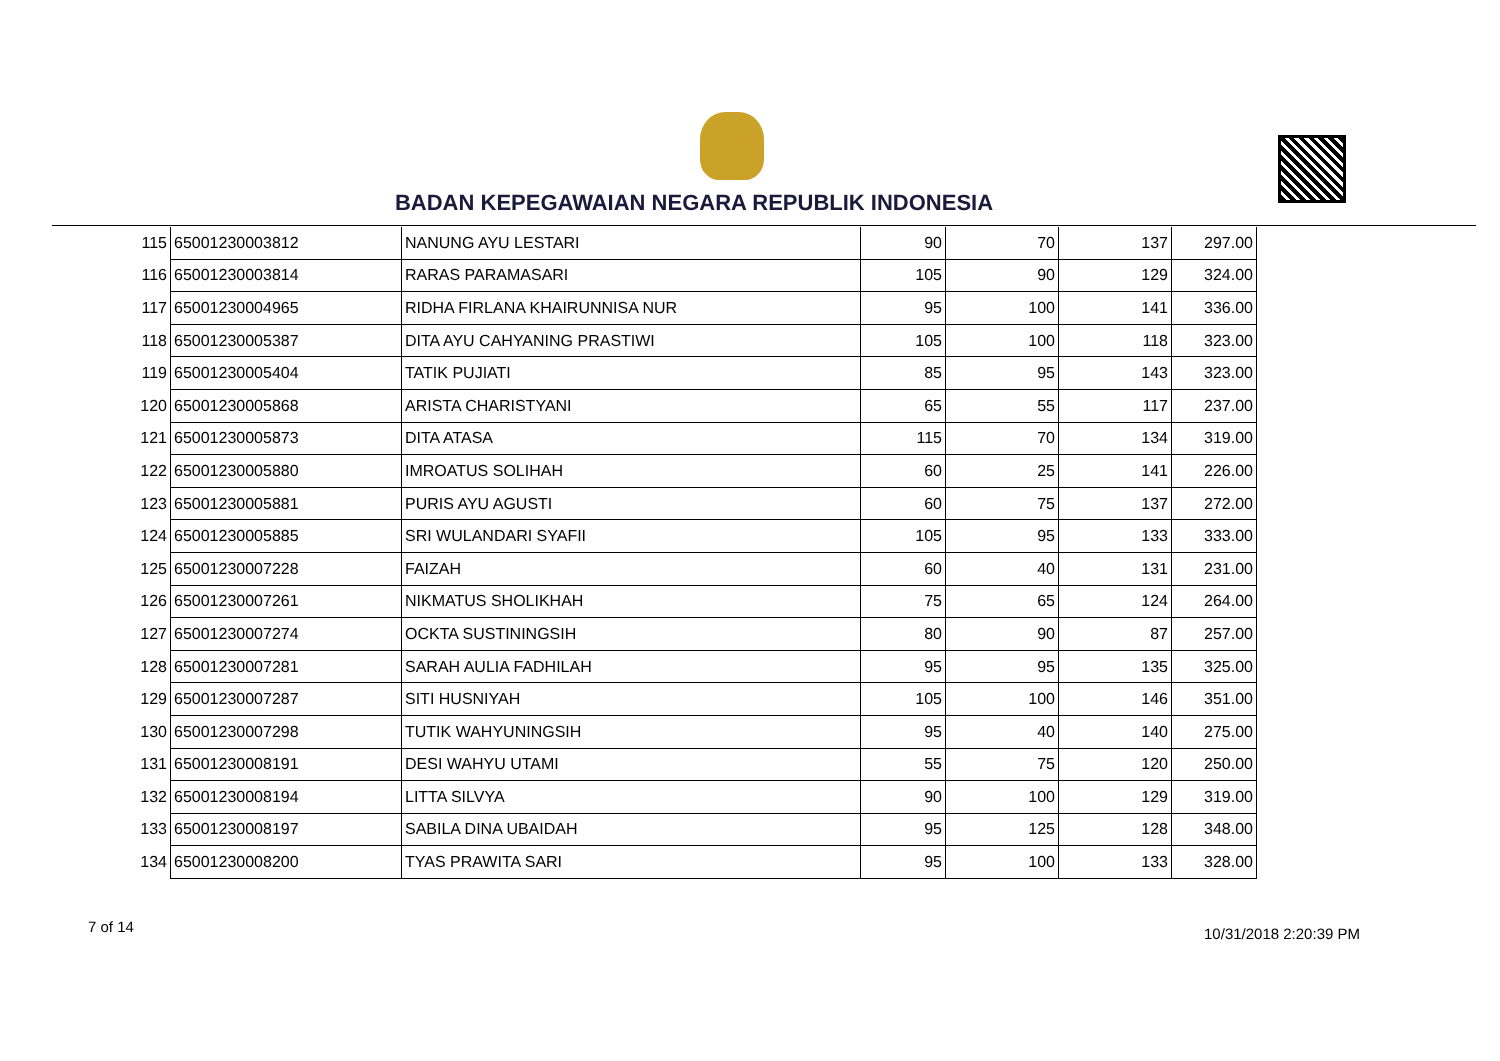BADAN KEPEGAWAIAN NEGARA REPUBLIK INDONESIA
| 115 | 65001230003812 | NANUNG AYU LESTARI | 90 | 70 | 137 | 297.00 |
| 116 | 65001230003814 | RARAS PARAMASARI | 105 | 90 | 129 | 324.00 |
| 117 | 65001230004965 | RIDHA FIRLANA KHAIRUNNISA NUR | 95 | 100 | 141 | 336.00 |
| 118 | 65001230005387 | DITA AYU CAHYANING PRASTIWI | 105 | 100 | 118 | 323.00 |
| 119 | 65001230005404 | TATIK PUJIATI | 85 | 95 | 143 | 323.00 |
| 120 | 65001230005868 | ARISTA CHARISTYANI | 65 | 55 | 117 | 237.00 |
| 121 | 65001230005873 | DITA ATASA | 115 | 70 | 134 | 319.00 |
| 122 | 65001230005880 | IMROATUS SOLIHAH | 60 | 25 | 141 | 226.00 |
| 123 | 65001230005881 | PURIS AYU AGUSTI | 60 | 75 | 137 | 272.00 |
| 124 | 65001230005885 | SRI WULANDARI SYAFII | 105 | 95 | 133 | 333.00 |
| 125 | 65001230007228 | FAIZAH | 60 | 40 | 131 | 231.00 |
| 126 | 65001230007261 | NIKMATUS SHOLIKHAH | 75 | 65 | 124 | 264.00 |
| 127 | 65001230007274 | OCKTA SUSTININGSIH | 80 | 90 | 87 | 257.00 |
| 128 | 65001230007281 | SARAH AULIA FADHILAH | 95 | 95 | 135 | 325.00 |
| 129 | 65001230007287 | SITI HUSNIYAH | 105 | 100 | 146 | 351.00 |
| 130 | 65001230007298 | TUTIK WAHYUNINGSIH | 95 | 40 | 140 | 275.00 |
| 131 | 65001230008191 | DESI WAHYU UTAMI | 55 | 75 | 120 | 250.00 |
| 132 | 65001230008194 | LITTA SILVYA | 90 | 100 | 129 | 319.00 |
| 133 | 65001230008197 | SABILA DINA UBAIDAH | 95 | 125 | 128 | 348.00 |
| 134 | 65001230008200 | TYAS PRAWITA SARI | 95 | 100 | 133 | 328.00 |
7 of 14 10/31/2018 2:20:39 PM